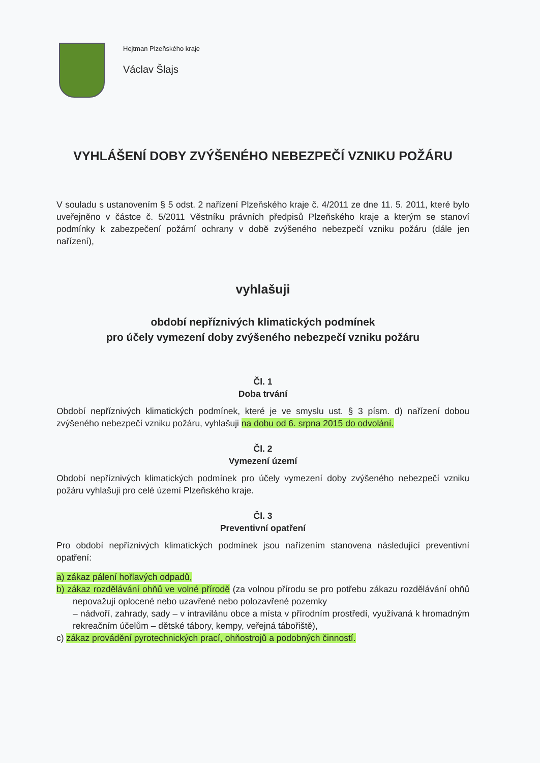Hejtman Plzeňského kraje
Václav Šlajs
VYHLÁŠENÍ DOBY ZVÝŠENÉHO NEBEZPEČÍ VZNIKU POŽÁRU
V souladu s ustanovením § 5 odst. 2 nařízení Plzeňského kraje č. 4/2011 ze dne 11. 5. 2011, které bylo uveřejněno v částce č. 5/2011 Věstníku právních předpisů Plzeňského kraje a kterým se stanoví podmínky k zabezpečení požární ochrany v době zvýšeného nebezpečí vzniku požáru (dále jen nařízení),
vyhlašuji
období nepříznivých klimatických podmínek
pro účely vymezení doby zvýšeného nebezpečí vzniku požáru
Čl. 1
Doba trvání
Období nepříznivých klimatických podmínek, které je ve smyslu ust. § 3 písm. d) nařízení dobou zvýšeného nebezpečí vzniku požáru, vyhlašuji na dobu od 6. srpna 2015 do odvolání.
Čl. 2
Vymezení území
Období nepříznivých klimatických podmínek pro účely vymezení doby zvýšeného nebezpečí vzniku požáru vyhlašuji pro celé území Plzeňského kraje.
Čl. 3
Preventivní opatření
Pro období nepříznivých klimatických podmínek jsou nařízením stanovena následující preventivní opatření:
a) zákaz pálení hořlavých odpadů,
b) zákaz rozdělávání ohňů ve volné přírodě (za volnou přírodu se pro potřebu zákazu rozdělávání ohňů nepovažují oplocené nebo uzavřené nebo polozavřené pozemky
– nádvoří, zahrady, sady – v intravilánu obce a místa v přírodním prostředí, využívaná k hromadným rekreačním účelům – dětské tábory, kempy, veřejná tábořiště),
c) zákaz provádění pyrotechnických prací, ohňostrojů a podobných činností.